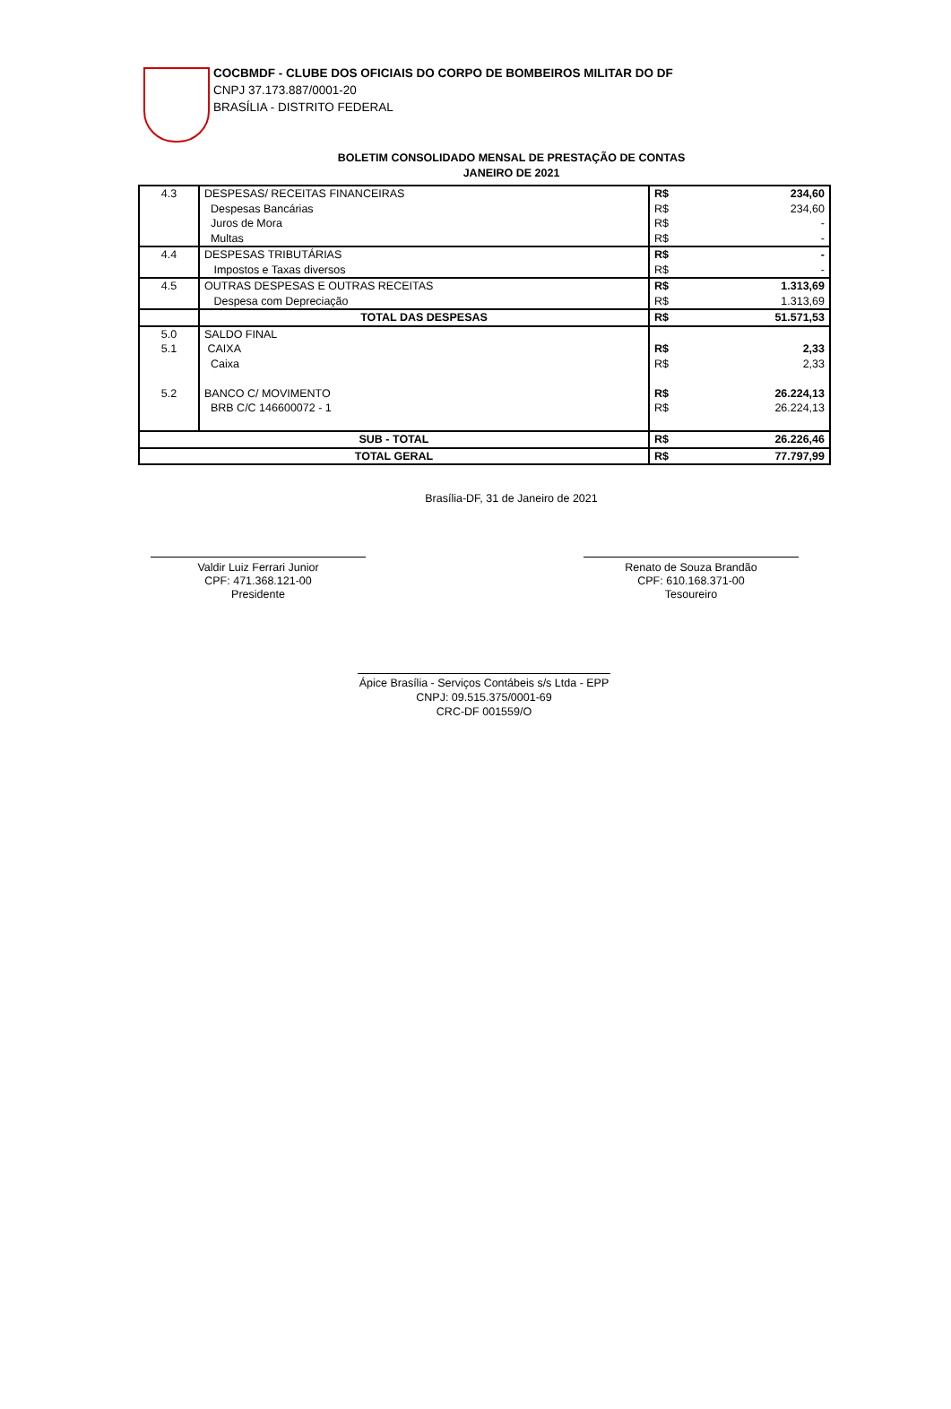COCBMDF - CLUBE DOS OFICIAIS DO CORPO DE BOMBEIROS MILITAR DO DF
CNPJ 37.173.887/0001-20
BRASÍLIA - DISTRITO FEDERAL
BOLETIM CONSOLIDADO MENSAL DE PRESTAÇÃO DE CONTAS
JANEIRO DE 2021
| 4.3 | DESPESAS/ RECEITAS FINANCEIRAS | R$ | 234,60 |
| | Despesas Bancárias | R$ | 234,60 |
| | Juros de Mora | R$ | - |
| | Multas | R$ | - |
| 4.4 | DESPESAS TRIBUTÁRIAS | R$ | - |
| | Impostos e Taxas diversos | R$ | - |
| 4.5 | OUTRAS DESPESAS E OUTRAS RECEITAS | R$ | 1.313,69 |
| | Despesa com Depreciação | R$ | 1.313,69 |
| | TOTAL DAS DESPESAS | R$ | 51.571,53 |
| 5.0 | SALDO FINAL | | |
| 5.1 | CAIXA | R$ | 2,33 |
| | Caixa | R$ | 2,33 |
| 5.2 | BANCO C/ MOVIMENTO | R$ | 26.224,13 |
| | BRB C/C 146600072 - 1 | R$ | 26.224,13 |
| SUB - TOTAL | | R$ | 26.226,46 |
| TOTAL GERAL | | R$ | 77.797,99 |
Brasília-DF, 31 de Janeiro de 2021
Valdir Luiz Ferrari Junior
CPF: 471.368.121-00
Presidente
Renato de Souza Brandão
CPF: 610.168.371-00
Tesoureiro
Ápice Brasília - Serviços Contábeis s/s Ltda - EPP
CNPJ: 09.515.375/0001-69
CRC-DF 001559/O